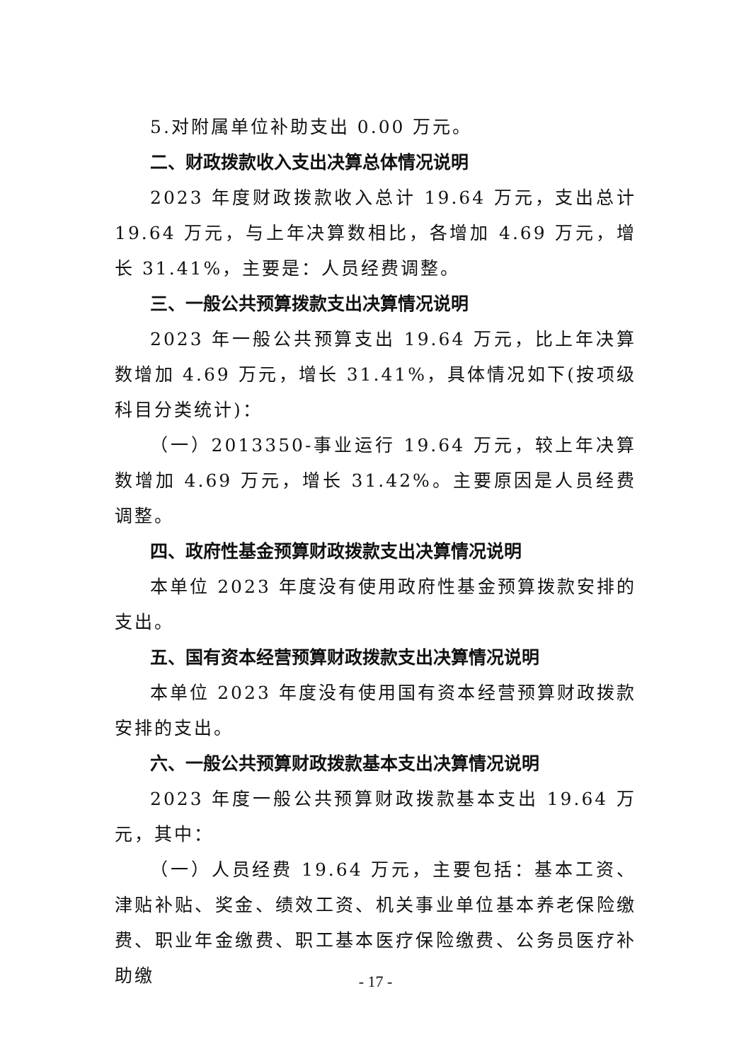5.对附属单位补助支出 0.00 万元。
二、财政拨款收入支出决算总体情况说明
2023 年度财政拨款收入总计 19.64 万元，支出总计 19.64 万元，与上年决算数相比，各增加 4.69 万元，增长 31.41%，主要是：人员经费调整。
三、一般公共预算拨款支出决算情况说明
2023 年一般公共预算支出 19.64 万元，比上年决算数增加 4.69 万元，增长 31.41%，具体情况如下(按项级科目分类统计)：
（一）2013350-事业运行 19.64 万元，较上年决算数增加 4.69 万元，增长 31.42%。主要原因是人员经费调整。
四、政府性基金预算财政拨款支出决算情况说明
本单位 2023 年度没有使用政府性基金预算拨款安排的支出。
五、国有资本经营预算财政拨款支出决算情况说明
本单位 2023 年度没有使用国有资本经营预算财政拨款安排的支出。
六、一般公共预算财政拨款基本支出决算情况说明
2023 年度一般公共预算财政拨款基本支出 19.64 万元，其中：
（一）人员经费 19.64 万元，主要包括：基本工资、津贴补贴、奖金、绩效工资、机关事业单位基本养老保险缴费、职业年金缴费、职工基本医疗保险缴费、公务员医疗补助缴
- 17 -